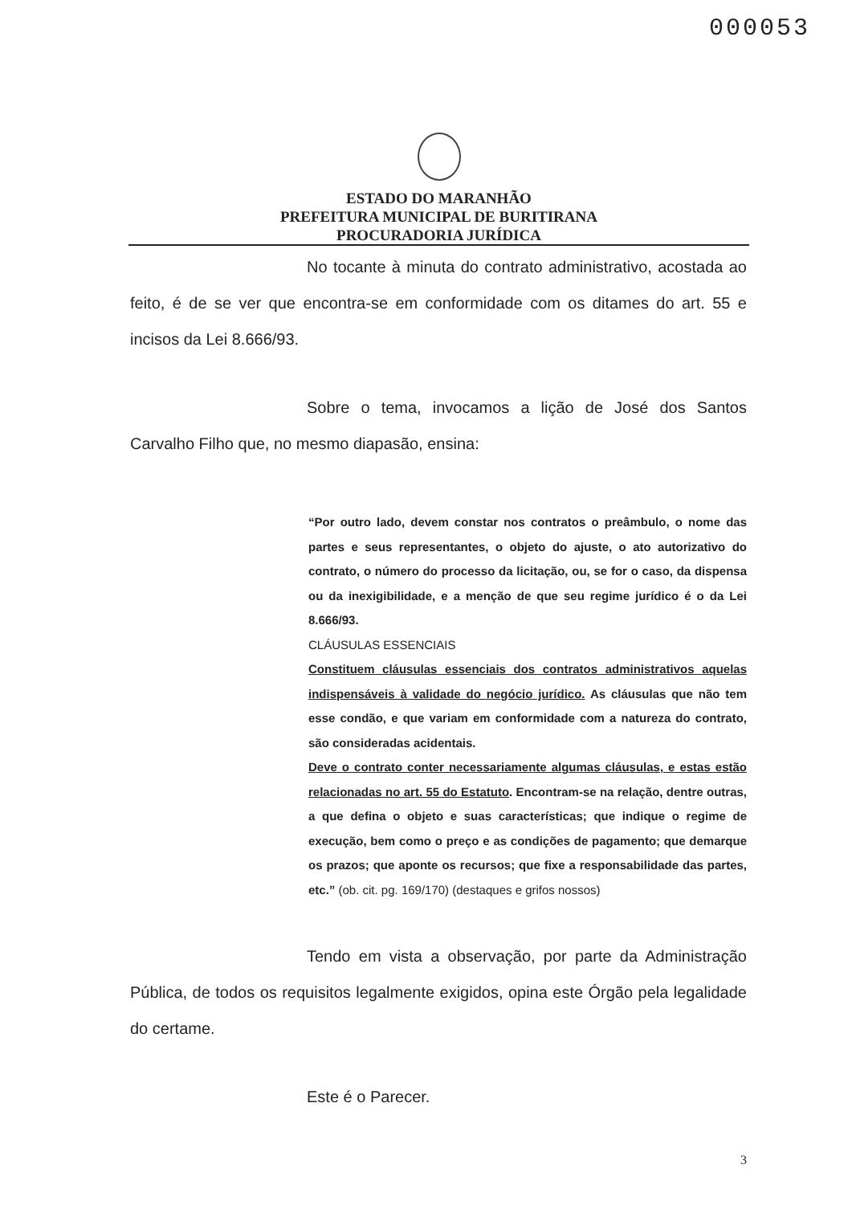000053
ESTADO DO MARANHÃO
PREFEITURA MUNICIPAL DE BURITIRANA
PROCURADORIA JURÍDICA
No tocante à minuta do contrato administrativo, acostada ao feito, é de se ver que encontra-se em conformidade com os ditames do art. 55 e incisos da Lei 8.666/93.
Sobre o tema, invocamos a lição de José dos Santos Carvalho Filho que, no mesmo diapasão, ensina:
“Por outro lado, devem constar nos contratos o preâmbulo, o nome das partes e seus representantes, o objeto do ajuste, o ato autorizativo do contrato, o número do processo da licitação, ou, se for o caso, da dispensa ou da inexigibilidade, e a menção de que seu regime jurídico é o da Lei 8.666/93.
CLÁUSULAS ESSENCIAIS
Constituem cláusulas essenciais dos contratos administrativos aquelas indispensáveis à validade do negócio jurídico. As cláusulas que não tem esse condão, e que variam em conformidade com a natureza do contrato, são consideradas acidentais.
Deve o contrato conter necessariamente algumas cláusulas, e estas estão relacionadas no art. 55 do Estatuto. Encontram-se na relação, dentre outras, a que defina o objeto e suas características; que indique o regime de execução, bem como o preço e as condições de pagamento; que demarque os prazos; que aponte os recursos; que fixe a responsabilidade das partes, etc.” (ob. cit. pg. 169/170) (destaques e grifos nossos)
Tendo em vista a observação, por parte da Administração Pública, de todos os requisitos legalmente exigidos, opina este Órgão pela legalidade do certame.
Este é o Parecer.
3